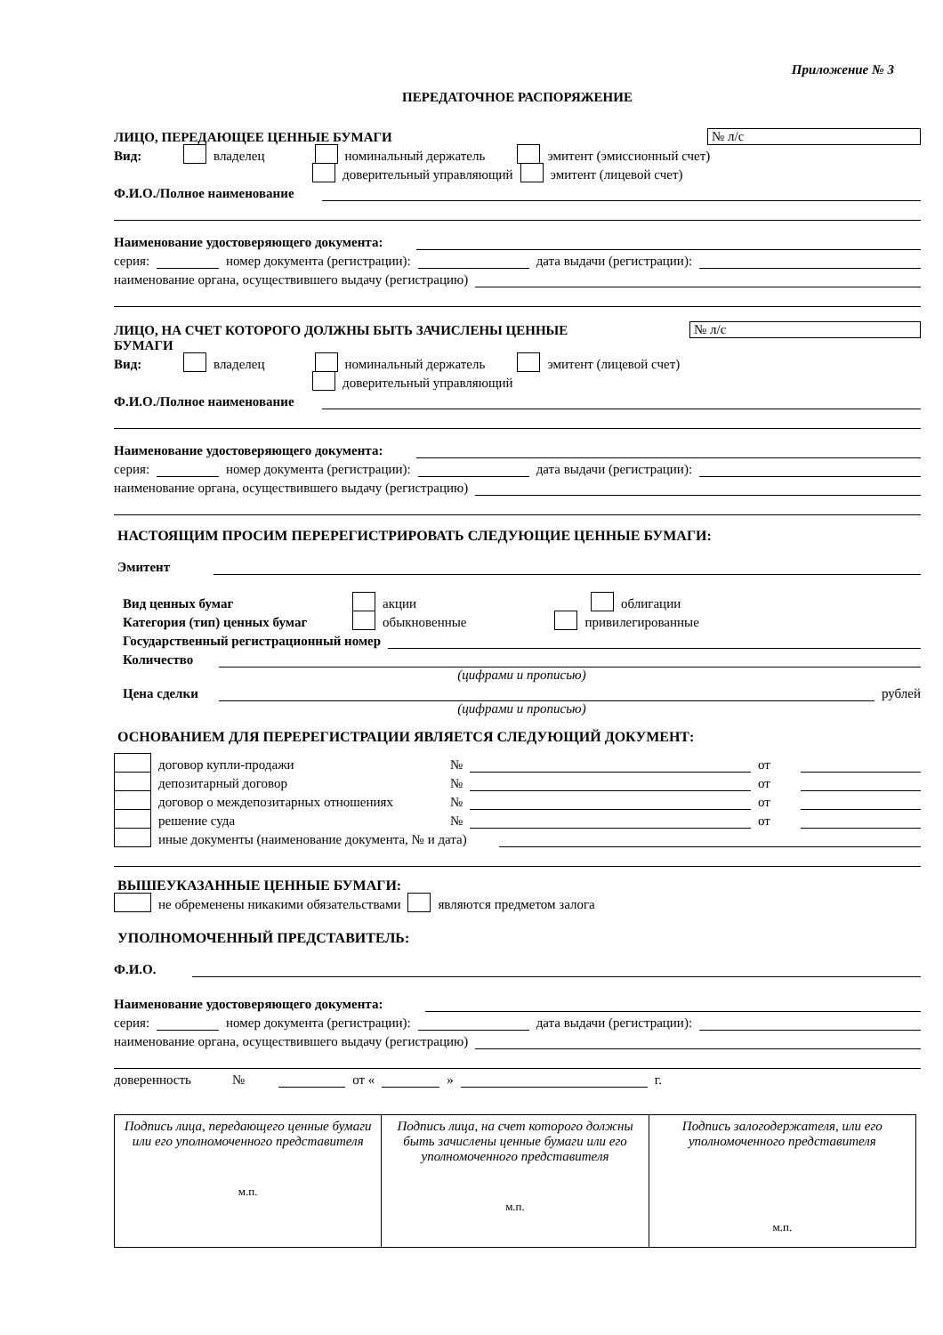Приложение № 3
ПЕРЕДАТОЧНОЕ РАСПОРЯЖЕНИЕ
ЛИЦО, ПЕРЕДАЮЩЕЕ ЦЕННЫЕ БУМАГИ № л/с
Вид: владелец номинальный держатель эмитент (эмиссионный счет)
доверительный управляющий эмитент (лицевой счет)
Ф.И.О./Полное наименование
Наименование удостоверяющего документа:
серия: номер документа (регистрации): дата выдачи (регистрации):
наименование органа, осуществившего выдачу (регистрацию)
ЛИЦО, НА СЧЕТ КОТОРОГО ДОЛЖНЫ БЫТЬ ЗАЧИСЛЕНЫ ЦЕННЫЕ № л/с
БУМАГИ
Вид: владелец номинальный держатель эмитент (лицевой счет)
доверительный управляющий
Ф.И.О./Полное наименование
Наименование удостоверяющего документа:
серия: номер документа (регистрации): дата выдачи (регистрации):
наименование органа, осуществившего выдачу (регистрацию)
НАСТОЯЩИМ ПРОСИМ ПЕРЕРЕГИСТРИРОВАТЬ СЛЕДУЮЩИЕ ЦЕННЫЕ БУМАГИ:
Эмитент
Вид ценных бумаг акции облигации
Категория (тип) ценных бумаг обыкновенные привилегированные
Государственный регистрационный номер
Количество
(цифрами и прописью)
Цена сделки рублей
(цифрами и прописью)
ОСНОВАНИЕМ ДЛЯ ПЕРЕРЕГИСТРАЦИИ ЯВЛЯЕТСЯ СЛЕДУЮЩИЙ ДОКУМЕНТ:
договор купли-продажи № от
депозитарный договор № от
договор о междепозитарных отношениях № от
решение суда № от
иные документы (наименование документа, № и дата)
ВЫШЕУКАЗАННЫЕ ЦЕННЫЕ БУМАГИ:
не обременены никакими обязательствами являются предметом залога
УПОЛНОМОЧЕННЫЙ ПРЕДСТАВИТЕЛЬ:
Ф.И.О.
Наименование удостоверяющего документа:
серия: номер документа (регистрации): дата выдачи (регистрации):
наименование органа, осуществившего выдачу (регистрацию)
доверенность № от « » г.
| Подпись лица, передающего ценные бумаги или его уполномоченного представителя м.п. | Подпись лица, на счет которого должны быть зачислены ценные бумаги или его уполномоченного представителя м.п. | Подпись залогодержателя, или его уполномоченного представителя м.п. |